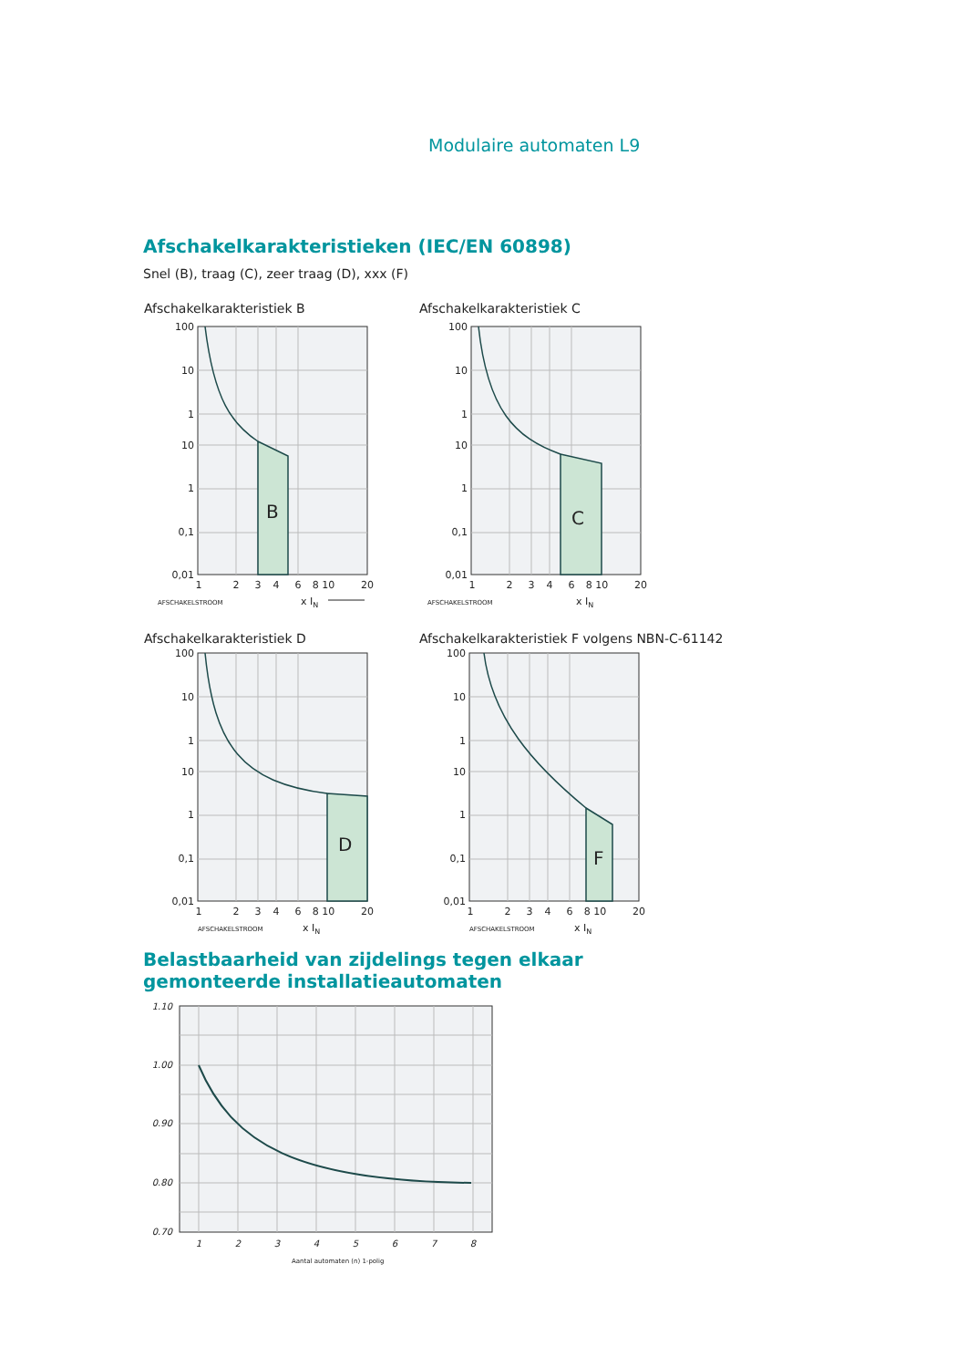Modulaire automaten L9
Afschakelkarakteristieken (IEC/EN 60898)
Snel (B), traag (C), zeer traag (D), xxx (F)
Afschakelkarakteristiek B Afschakelkarakteristiek C
Afschakelkarakteristiek D
Afschakelkarakteristiek F volgens NBN-C-61142
B
100
10
1
10
1
0,1
0,01
1
2
3
4
6
8 10
20
AFSCHAKELSTROOM
x IN
C
100
10
1
10
1
0,1
0,01
1
2
3
4
6
8 10
20
AFSCHAKELSTROOM
x IN
D
100
10
1
10
1
0,1
0,01
1
2
3
4
6
8 10
20
AFSCHAKELSTROOM
x IN
F
100
10
1
10
1
0,1
0,01
1
2
3
4
6
8 10
20
AFSCHAKELSTROOM
x IN
Belastbaarheid van zijdelings tegen elkaar
gemonteerde installatieautomaten
1
2
3
4
5
6
7
8
1.10
1.00
0.90
0.80
0.70
Aantal automaten (n) 1-polig